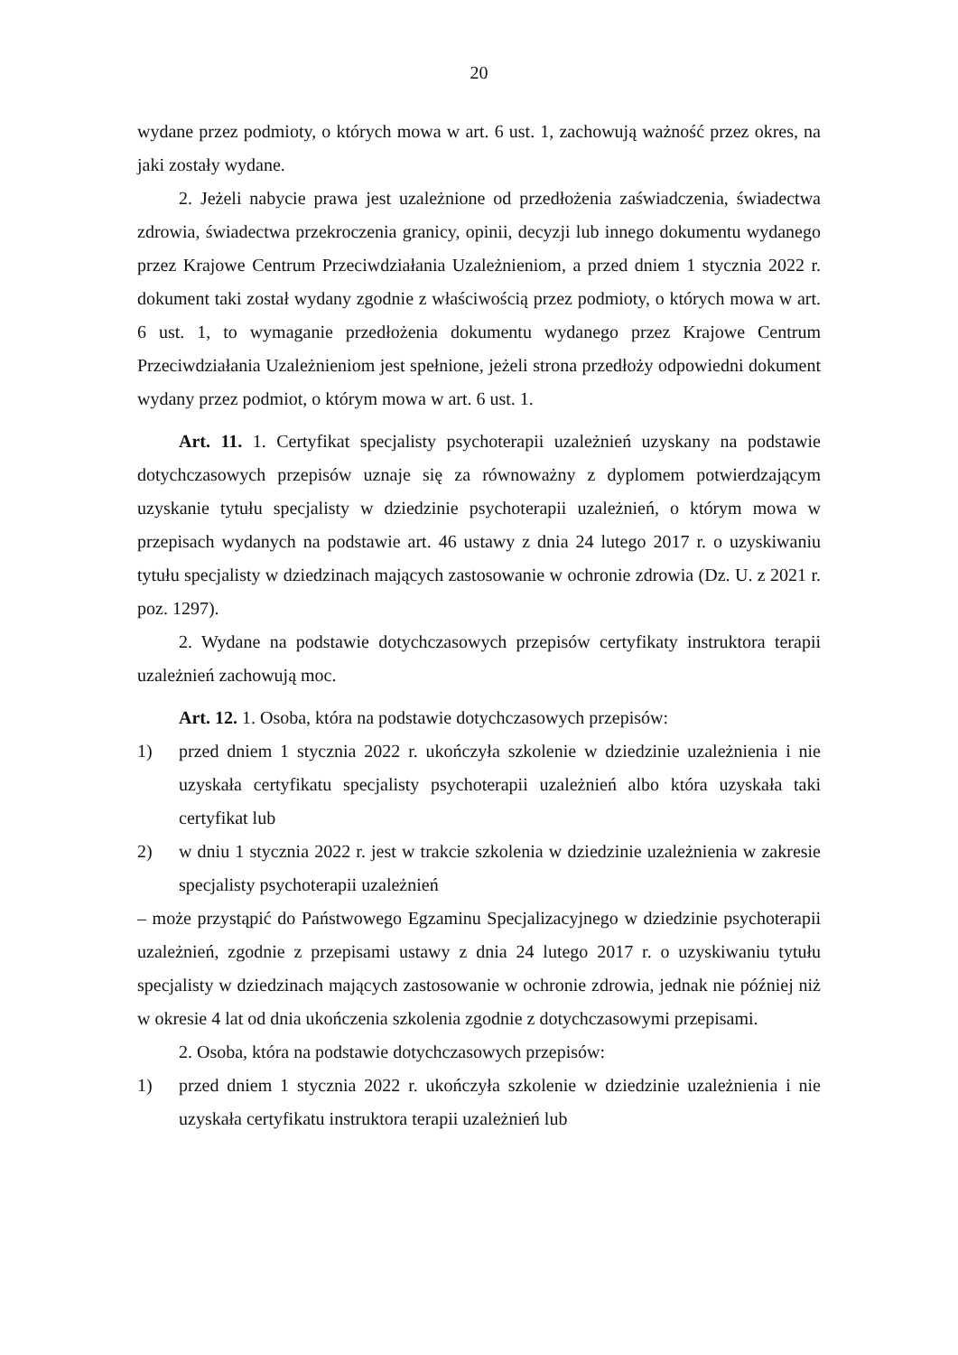20
wydane przez podmioty, o których mowa w art. 6 ust. 1, zachowują ważność przez okres, na jaki zostały wydane.
2. Jeżeli nabycie prawa jest uzależnione od przedłożenia zaświadczenia, świadectwa zdrowia, świadectwa przekroczenia granicy, opinii, decyzji lub innego dokumentu wydanego przez Krajowe Centrum Przeciwdziałania Uzależnieniom, a przed dniem 1 stycznia 2022 r. dokument taki został wydany zgodnie z właściwością przez podmioty, o których mowa w art. 6 ust. 1, to wymaganie przedłożenia dokumentu wydanego przez Krajowe Centrum Przeciwdziałania Uzależnieniom jest spełnione, jeżeli strona przedłoży odpowiedni dokument wydany przez podmiot, o którym mowa w art. 6 ust. 1.
Art. 11. 1. Certyfikat specjalisty psychoterapii uzależnień uzyskany na podstawie dotychczasowych przepisów uznaje się za równoważny z dyplomem potwierdzającym uzyskanie tytułu specjalisty w dziedzinie psychoterapii uzależnień, o którym mowa w przepisach wydanych na podstawie art. 46 ustawy z dnia 24 lutego 2017 r. o uzyskiwaniu tytułu specjalisty w dziedzinach mających zastosowanie w ochronie zdrowia (Dz. U. z 2021 r. poz. 1297).
2. Wydane na podstawie dotychczasowych przepisów certyfikaty instruktora terapii uzależnień zachowują moc.
Art. 12. 1. Osoba, która na podstawie dotychczasowych przepisów:
1) przed dniem 1 stycznia 2022 r. ukończyła szkolenie w dziedzinie uzależnienia i nie uzyskała certyfikatu specjalisty psychoterapii uzależnień albo która uzyskała taki certyfikat lub
2) w dniu 1 stycznia 2022 r. jest w trakcie szkolenia w dziedzinie uzależnienia w zakresie specjalisty psychoterapii uzależnień
– może przystąpić do Państwowego Egzaminu Specjalizacyjnego w dziedzinie psychoterapii uzależnień, zgodnie z przepisami ustawy z dnia 24 lutego 2017 r. o uzyskiwaniu tytułu specjalisty w dziedzinach mających zastosowanie w ochronie zdrowia, jednak nie później niż w okresie 4 lat od dnia ukończenia szkolenia zgodnie z dotychczasowymi przepisami.
2. Osoba, która na podstawie dotychczasowych przepisów:
1) przed dniem 1 stycznia 2022 r. ukończyła szkolenie w dziedzinie uzależnienia i nie uzyskała certyfikatu instruktora terapii uzależnień lub